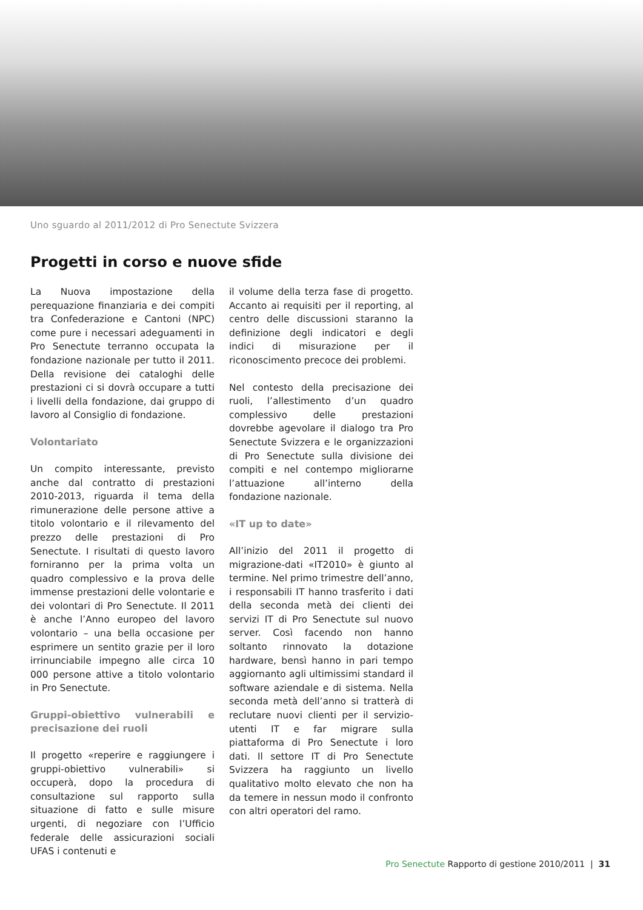Uno sguardo al 2011/2012 di Pro Senectute Svizzera
Progetti in corso e nuove sfide
La Nuova impostazione della perequazione finanziaria e dei compiti tra Confederazione e Cantoni (NPC) come pure i necessari adeguamenti in Pro Senectute terranno occupata la fondazione nazionale per tutto il 2011. Della revisione dei cataloghi delle prestazioni ci si dovrà occupare a tutti i livelli della fondazione, dai gruppo di lavoro al Consiglio di fondazione.
Volontariato
Un compito interessante, previsto anche dal contratto di prestazioni 2010-2013, riguarda il tema della rimunerazione delle persone attive a titolo volontario e il rilevamento del prezzo delle prestazioni di Pro Senectute. I risultati di questo lavoro forniranno per la prima volta un quadro complessivo e la prova delle immense prestazioni delle volontarie e dei volontari di Pro Senectute. Il 2011 è anche l’Anno europeo del lavoro volontario – una bella occasione per esprimere un sentito grazie per il loro irrinunciabile impegno alle circa 10 000 persone attive a titolo volontario in Pro Senectute.
Gruppi-obiettivo vulnerabili e precisazione dei ruoli
Il progetto «reperire e raggiungere i gruppi-obiettivo vulnerabili» si occuperà, dopo la procedura di consultazione sul rapporto sulla situazione di fatto e sulle misure urgenti, di negoziare con l’Ufficio federale delle assicurazioni sociali UFAS i contenuti e
il volume della terza fase di progetto. Accanto ai requisiti per il reporting, al centro delle discussioni staranno la definizione degli indicatori e degli indici di misurazione per il riconoscimento precoce dei problemi.
Nel contesto della precisazione dei ruoli, l’allestimento d’un quadro complessivo delle prestazioni dovrebbe agevolare il dialogo tra Pro Senectute Svizzera e le organizzazioni di Pro Senectute sulla divisione dei compiti e nel contempo migliorarne l’attuazione all’interno della fondazione nazionale.
«IT up to date»
All’inizio del 2011 il progetto di migrazione-dati «IT2010» è giunto al termine. Nel primo trimestre dell’anno, i responsabili IT hanno trasferito i dati della seconda metà dei clienti dei servizi IT di Pro Senectute sul nuovo server. Così facendo non hanno soltanto rinnovato la dotazione hardware, bensì hanno in pari tempo aggiornanto agli ultimissimi standard il software aziendale e di sistema. Nella seconda metà dell’anno si tratterà di reclutare nuovi clienti per il servizio-utenti IT e far migrare sulla piattaforma di Pro Senectute i loro dati. Il settore IT di Pro Senectute Svizzera ha raggiunto un livello qualitativo molto elevato che non ha da temere in nessun modo il confronto con altri operatori del ramo.
Pro Senectute Rapporto di gestione 2010/2011 | 31